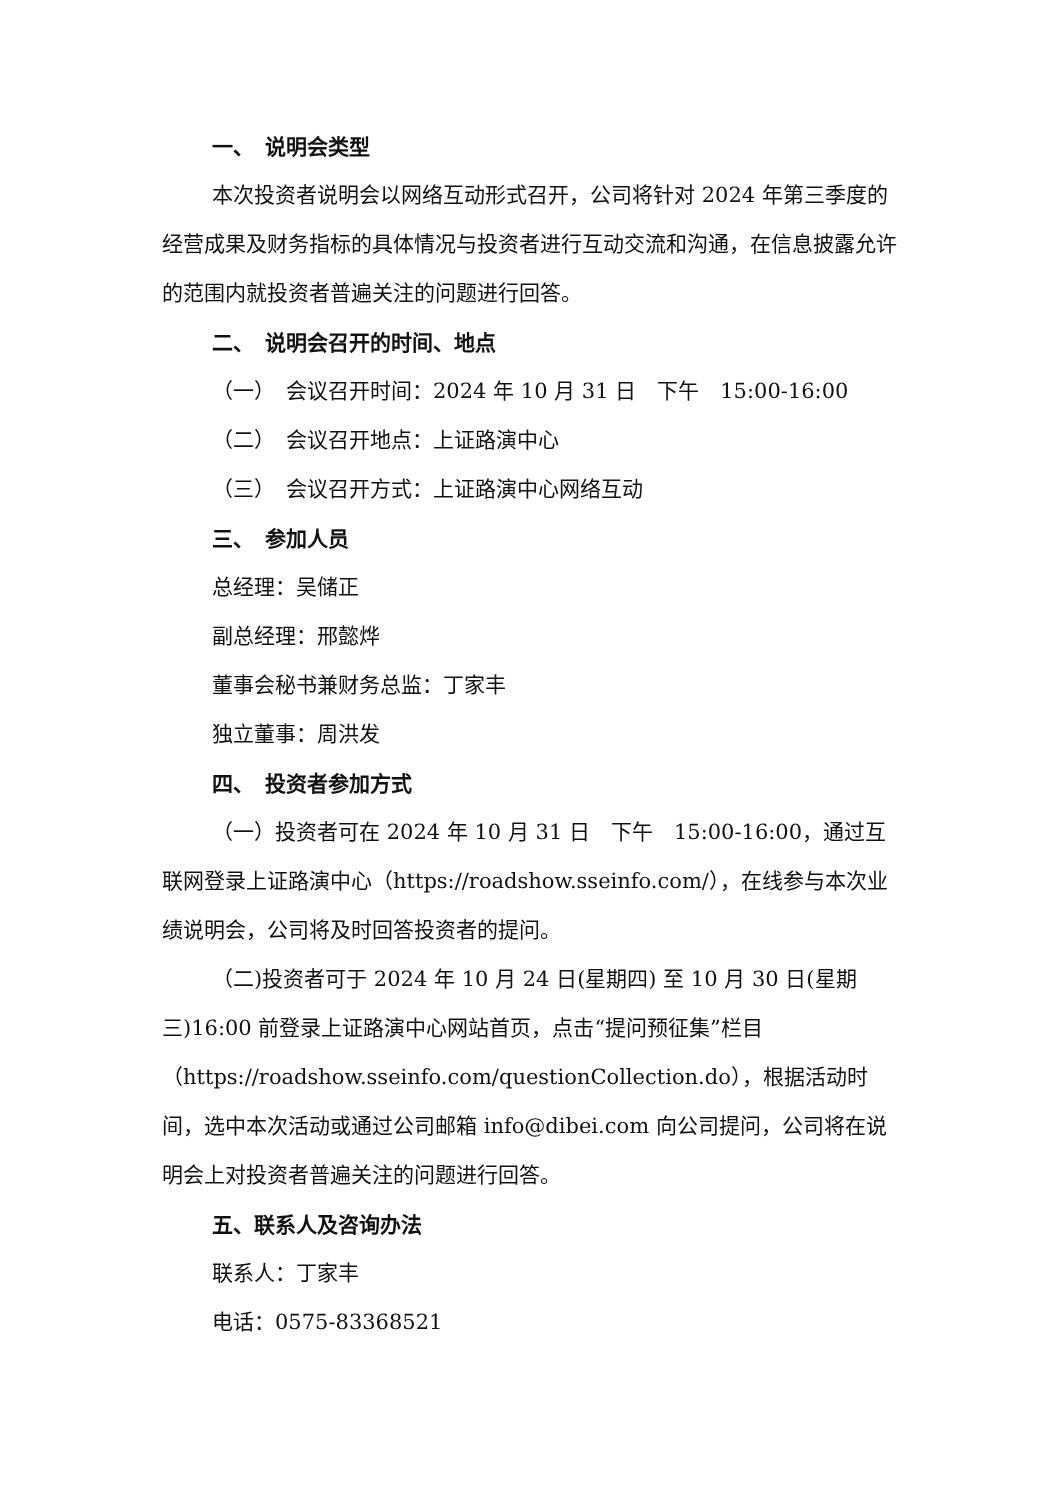一、　说明会类型
本次投资者说明会以网络互动形式召开，公司将针对 2024 年第三季度的经营成果及财务指标的具体情况与投资者进行互动交流和沟通，在信息披露允许的范围内就投资者普遍关注的问题进行回答。
二、　说明会召开的时间、地点
（一）　会议召开时间：2024 年 10 月 31 日　下午　15:00-16:00
（二）　会议召开地点：上证路演中心
（三）　会议召开方式：上证路演中心网络互动
三、　参加人员
总经理：吴储正
副总经理：邢懿烨
董事会秘书兼财务总监：丁家丰
独立董事：周洪发
四、　投资者参加方式
（一）投资者可在 2024 年 10 月 31 日　下午　15:00-16:00，通过互联网登录上证路演中心（https://roadshow.sseinfo.com/），在线参与本次业绩说明会，公司将及时回答投资者的提问。
（二)投资者可于 2024 年 10 月 24 日(星期四) 至 10 月 30 日(星期三)16:00 前登录上证路演中心网站首页，点击“提问预征集”栏目（https://roadshow.sseinfo.com/questionCollection.do），根据活动时间，选中本次活动或通过公司邮箱 info@dibei.com 向公司提问，公司将在说明会上对投资者普遍关注的问题进行回答。
五、联系人及咨询办法
联系人：丁家丰
电话：0575-83368521